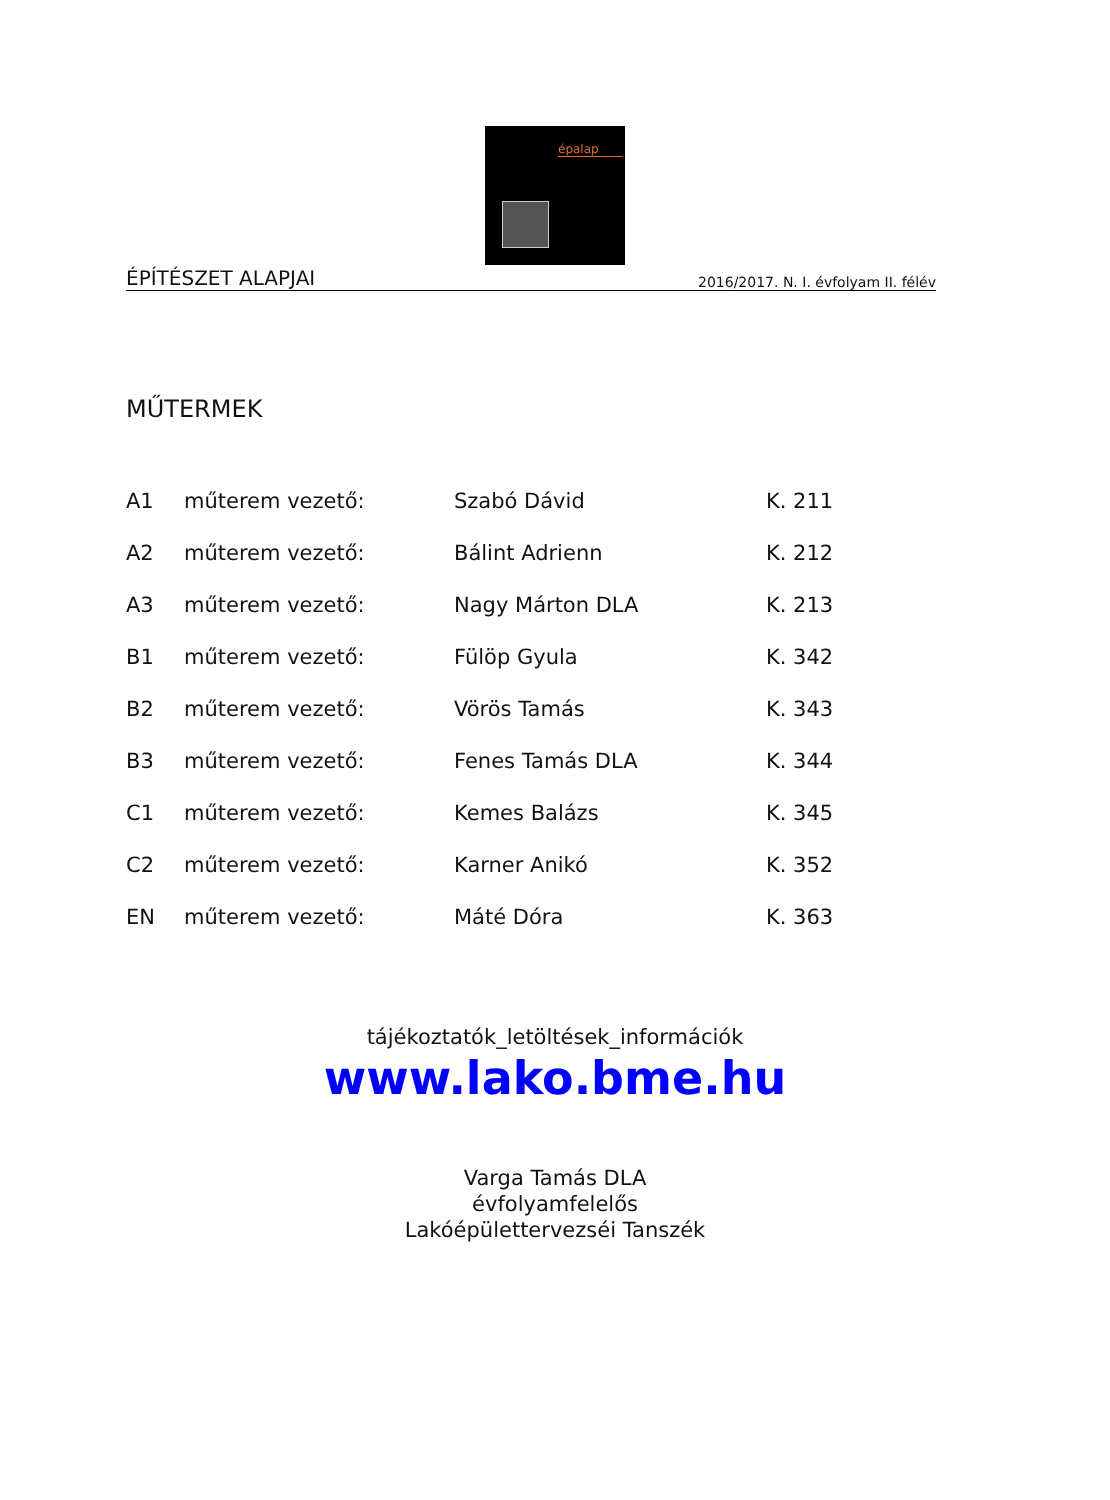épalap
ÉPÍTÉSZET ALAPJAI 2016/2017. N. I. évfolyam II. félév
MŰTERMEK
| A1 | műterem vezető: | Szabó Dávid | K. 211 |
| A2 | műterem vezető: | Bálint Adrienn | K. 212 |
| A3 | műterem vezető: | Nagy Márton DLA | K. 213 |
| B1 | műterem vezető: | Fülöp Gyula | K. 342 |
| B2 | műterem vezető: | Vörös Tamás | K. 343 |
| B3 | műterem vezető: | Fenes Tamás DLA | K. 344 |
| C1 | műterem vezető: | Kemes Balázs | K. 345 |
| C2 | műterem vezető: | Karner Anikó | K. 352 |
| EN | műterem vezető: | Máté Dóra | K. 363 |
tájékoztatók_letöltések_információk
www.lako.bme.hu
Varga Tamás DLA
évfolyamfelelős
Lakóépülettervezséi Tanszék